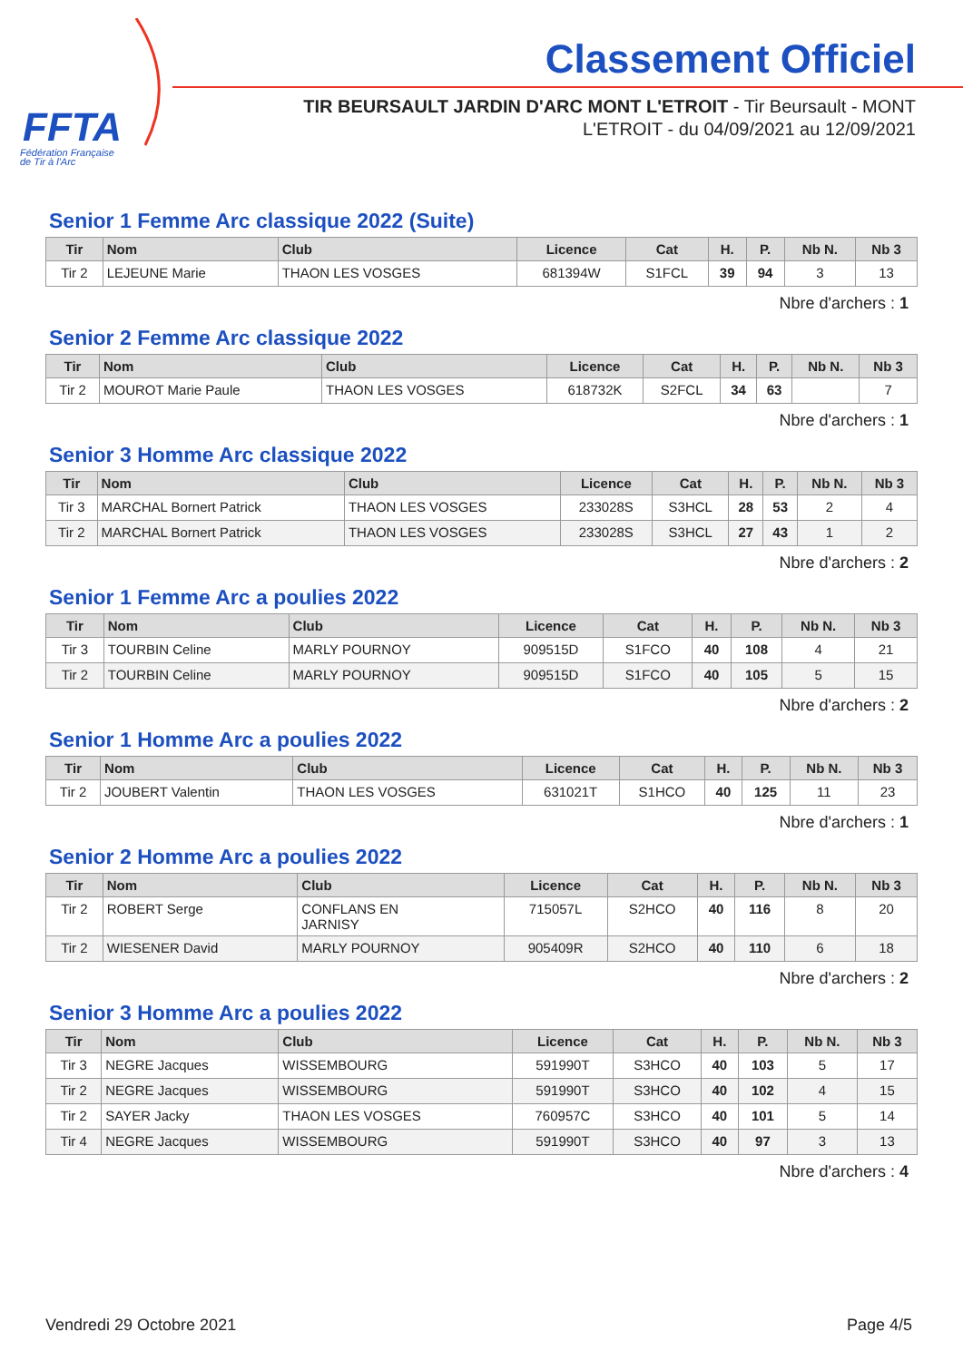FFTA
Fédération Française
de Tir à l'Arc
Classement Officiel
TIR BEURSAULT JARDIN D'ARC MONT L'ETROIT - Tir Beursault - MONT L'ETROIT - du 04/09/2021 au 12/09/2021
Senior 1 Femme Arc classique 2022 (Suite)
| Tir | Nom | Club | Licence | Cat | H. | P. | Nb N. | Nb 3 |
| --- | --- | --- | --- | --- | --- | --- | --- | --- |
| Tir 2 | LEJEUNE Marie | THAON LES VOSGES | 681394W | S1FCL | 39 | 94 | 3 | 13 |
Nbre d'archers : 1
Senior 2 Femme Arc classique 2022
| Tir | Nom | Club | Licence | Cat | H. | P. | Nb N. | Nb 3 |
| --- | --- | --- | --- | --- | --- | --- | --- | --- |
| Tir 2 | MOUROT Marie Paule | THAON LES VOSGES | 618732K | S2FCL | 34 | 63 | | 7 |
Nbre d'archers : 1
Senior 3 Homme Arc classique 2022
| Tir | Nom | Club | Licence | Cat | H. | P. | Nb N. | Nb 3 |
| --- | --- | --- | --- | --- | --- | --- | --- | --- |
| Tir 3 | MARCHAL Bornert Patrick | THAON LES VOSGES | 233028S | S3HCL | 28 | 53 | 2 | 4 |
| Tir 2 | MARCHAL Bornert Patrick | THAON LES VOSGES | 233028S | S3HCL | 27 | 43 | 1 | 2 |
Nbre d'archers : 2
Senior 1 Femme Arc a poulies 2022
| Tir | Nom | Club | Licence | Cat | H. | P. | Nb N. | Nb 3 |
| --- | --- | --- | --- | --- | --- | --- | --- | --- |
| Tir 3 | TOURBIN Celine | MARLY POURNOY | 909515D | S1FCO | 40 | 108 | 4 | 21 |
| Tir 2 | TOURBIN Celine | MARLY POURNOY | 909515D | S1FCO | 40 | 105 | 5 | 15 |
Nbre d'archers : 2
Senior 1 Homme Arc a poulies 2022
| Tir | Nom | Club | Licence | Cat | H. | P. | Nb N. | Nb 3 |
| --- | --- | --- | --- | --- | --- | --- | --- | --- |
| Tir 2 | JOUBERT Valentin | THAON LES VOSGES | 631021T | S1HCO | 40 | 125 | 11 | 23 |
Nbre d'archers : 1
Senior 2 Homme Arc a poulies 2022
| Tir | Nom | Club | Licence | Cat | H. | P. | Nb N. | Nb 3 |
| --- | --- | --- | --- | --- | --- | --- | --- | --- |
| Tir 2 | ROBERT Serge | CONFLANS EN JARNISY | 715057L | S2HCO | 40 | 116 | 8 | 20 |
| Tir 2 | WIESENER David | MARLY POURNOY | 905409R | S2HCO | 40 | 110 | 6 | 18 |
Nbre d'archers : 2
Senior 3 Homme Arc a poulies 2022
| Tir | Nom | Club | Licence | Cat | H. | P. | Nb N. | Nb 3 |
| --- | --- | --- | --- | --- | --- | --- | --- | --- |
| Tir 3 | NEGRE Jacques | WISSEMBOURG | 591990T | S3HCO | 40 | 103 | 5 | 17 |
| Tir 2 | NEGRE Jacques | WISSEMBOURG | 591990T | S3HCO | 40 | 102 | 4 | 15 |
| Tir 2 | SAYER Jacky | THAON LES VOSGES | 760957C | S3HCO | 40 | 101 | 5 | 14 |
| Tir 4 | NEGRE Jacques | WISSEMBOURG | 591990T | S3HCO | 40 | 97 | 3 | 13 |
Nbre d'archers : 4
Vendredi 29 Octobre 2021 Page 4/5